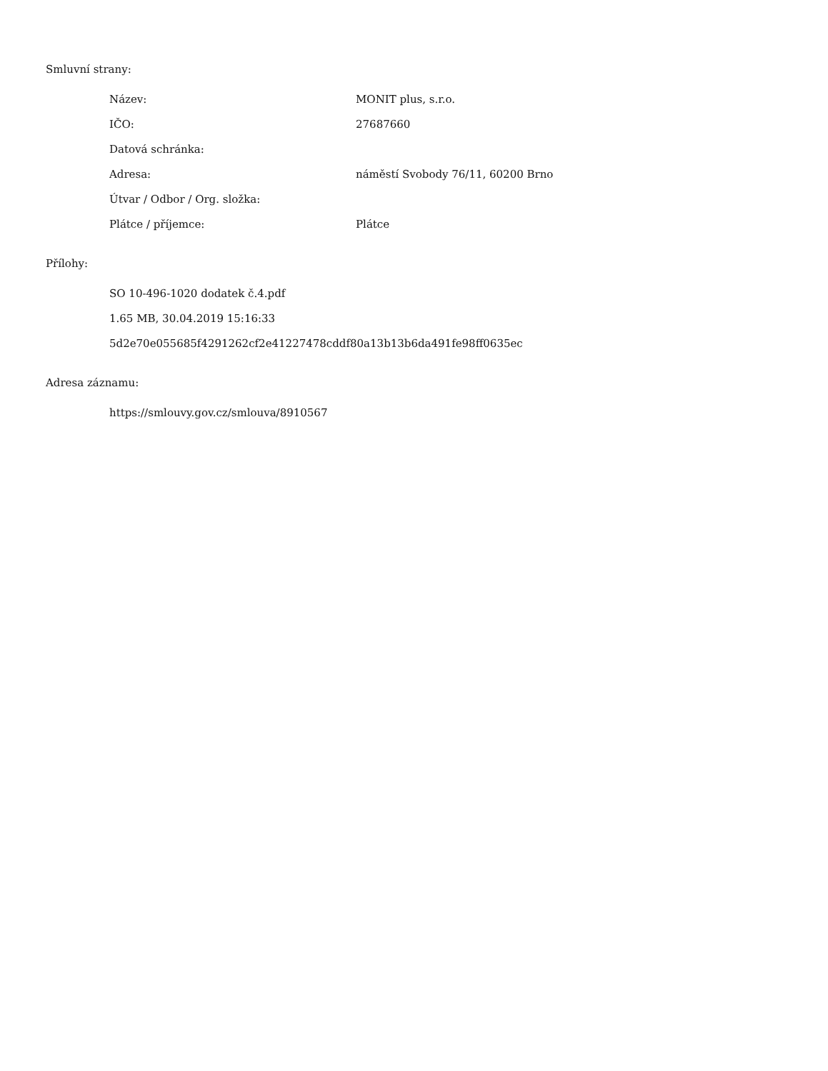Smluvní strany:
| Název: | MONIT plus, s.r.o. |
| IČO: | 27687660 |
| Datová schránka: | |
| Adresa: | náměstí Svobody 76/11, 60200 Brno |
| Útvar / Odbor / Org. složka: | |
| Plátce / příjemce: | Plátce |
Přílohy:
SO 10-496-1020 dodatek č.4.pdf
1.65 MB, 30.04.2019 15:16:33
5d2e70e055685f4291262cf2e41227478cddf80a13b13b6da491fe98ff0635ec
Adresa záznamu:
https://smlouvy.gov.cz/smlouva/8910567